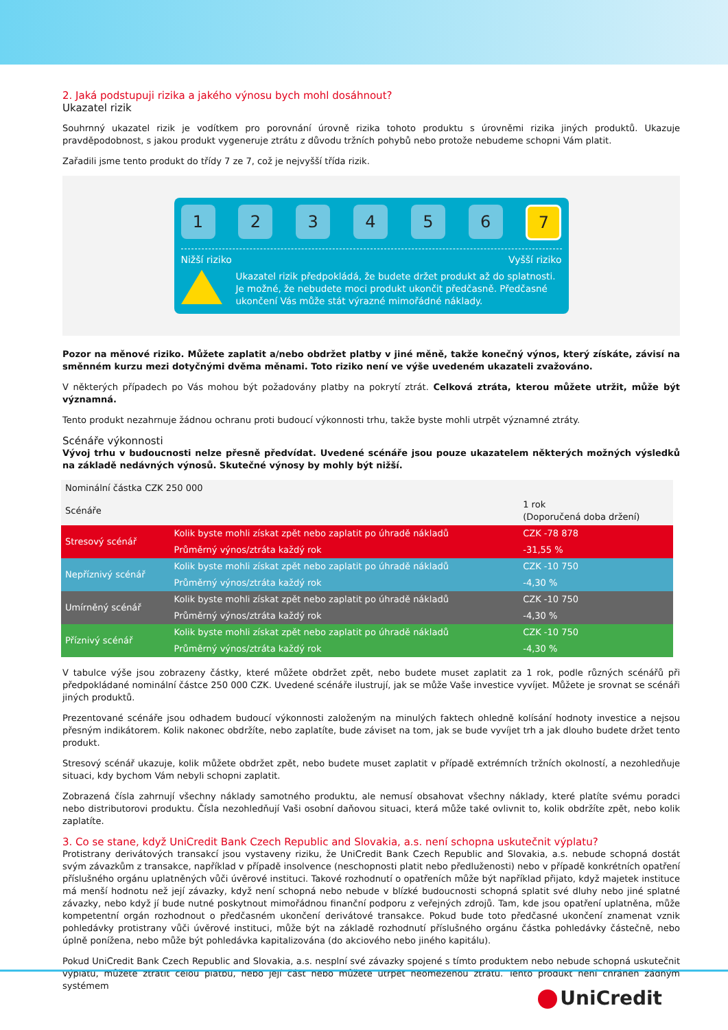2. Jaká podstupuji rizika a jakého výnosu bych mohl dosáhnout?
Ukazatel rizik
Souhrnný ukazatel rizik je vodítkem pro porovnání úrovně rizika tohoto produktu s úrovněmi rizika jiných produktů. Ukazuje pravděpodobnost, s jakou produkt vygeneruje ztrátu z důvodu tržních pohybů nebo protože nebudeme schopni Vám platit.
Zařadili jsme tento produkt do třídy 7 ze 7, což je nejvyšší třída rizik.
1 2 3 4 5 6
7
Nižší riziko Vyšší riziko
Ukazatel rizik předpokládá, že budete držet produkt až do splatnosti. Je možné, že nebudete moci produkt ukončit předčasně. Předčasné ukončení Vás může stát výrazné mimořádné náklady.
Pozor na měnové riziko. Můžete zaplatit a/nebo obdržet platby v jiné měně, takže konečný výnos, který získáte, závisí na směnném kurzu mezi dotyčnými dvěma měnami. Toto riziko není ve výše uvedeném ukazateli zvažováno.
V některých případech po Vás mohou být požadovány platby na pokrytí ztrát. Celková ztráta, kterou můžete utržit, může být významná.
Tento produkt nezahrnuje žádnou ochranu proti budoucí výkonnosti trhu, takže byste mohli utrpět významné ztráty.
Scénáře výkonnosti
Vývoj trhu v budoucnosti nelze přesně předvídat. Uvedené scénáře jsou pouze ukazatelem některých možných výsledků na základě nedávných výnosů. Skutečné výnosy by mohly být nižší.
| Nominální částka CZK 250 000 | | |
| --- | --- | --- |
| Scénáře | | 1 rok (Doporučená doba držení) |
| Stresový scénář | Kolik byste mohli získat zpět nebo zaplatit po úhradě nákladů | CZK -78 878 |
| | Průměrný výnos/ztráta každý rok | -31,55 % |
| Nepříznivý scénář | Kolik byste mohli získat zpět nebo zaplatit po úhradě nákladů | CZK -10 750 |
| | Průměrný výnos/ztráta každý rok | -4,30 % |
| Umírněný scénář | Kolik byste mohli získat zpět nebo zaplatit po úhradě nákladů | CZK -10 750 |
| | Průměrný výnos/ztráta každý rok | -4,30 % |
| Příznivý scénář | Kolik byste mohli získat zpět nebo zaplatit po úhradě nákladů | CZK -10 750 |
| | Průměrný výnos/ztráta každý rok | -4,30 % |
V tabulce výše jsou zobrazeny částky, které můžete obdržet zpět, nebo budete muset zaplatit za 1 rok, podle různých scénářů při předpokládané nominální částce 250 000 CZK. Uvedené scénáře ilustrují, jak se může Vaše investice vyvíjet. Můžete je srovnat se scénáři jiných produktů.
Prezentované scénáře jsou odhadem budoucí výkonnosti založeným na minulých faktech ohledně kolísání hodnoty investice a nejsou přesným indikátorem. Kolik nakonec obdržíte, nebo zaplatíte, bude záviset na tom, jak se bude vyvíjet trh a jak dlouho budete držet tento produkt.
Stresový scénář ukazuje, kolik můžete obdržet zpět, nebo budete muset zaplatit v případě extrémních tržních okolností, a nezohledňuje situaci, kdy bychom Vám nebyli schopni zaplatit.
Zobrazená čísla zahrnují všechny náklady samotného produktu, ale nemusí obsahovat všechny náklady, které platíte svému poradci nebo distributorovi produktu. Čísla nezohledňují Vaši osobní daňovou situaci, která může také ovlivnit to, kolik obdržíte zpět, nebo kolik zaplatíte.
3. Co se stane, když UniCredit Bank Czech Republic and Slovakia, a.s. není schopna uskutečnit výplatu?
Protistrany derivátových transakcí jsou vystaveny riziku, že UniCredit Bank Czech Republic and Slovakia, a.s. nebude schopná dostát svým závazkům z transakce, například v případě insolvence (neschopnosti platit nebo předluženosti) nebo v případě konkrétních opatření příslušného orgánu uplatněných vůči úvěrové instituci. Takové rozhodnutí o opatřeních může být například přijato, když majetek instituce má menší hodnotu než její závazky, když není schopná nebo nebude v blízké budoucnosti schopná splatit své dluhy nebo jiné splatné závazky, nebo když jí bude nutné poskytnout mimořádnou finanční podporu z veřejných zdrojů. Tam, kde jsou opatření uplatněna, může kompetentní orgán rozhodnout o předčasném ukončení derivátové transakce. Pokud bude toto předčasné ukončení znamenat vznik pohledávky protistrany vůči úvěrové instituci, může být na základě rozhodnutí příslušného orgánu částka pohledávky částečně, nebo úplně ponížena, nebo může být pohledávka kapitalizována (do akciového nebo jiného kapitálu).
Pokud UniCredit Bank Czech Republic and Slovakia, a.s. nesplní své závazky spojené s tímto produktem nebo nebude schopná uskutečnit výplatu, můžete ztratit celou platbu, nebo její část nebo můžete utrpět neomezenou ztrátu. Tento produkt není chráněn žádným systémem
UniCredit